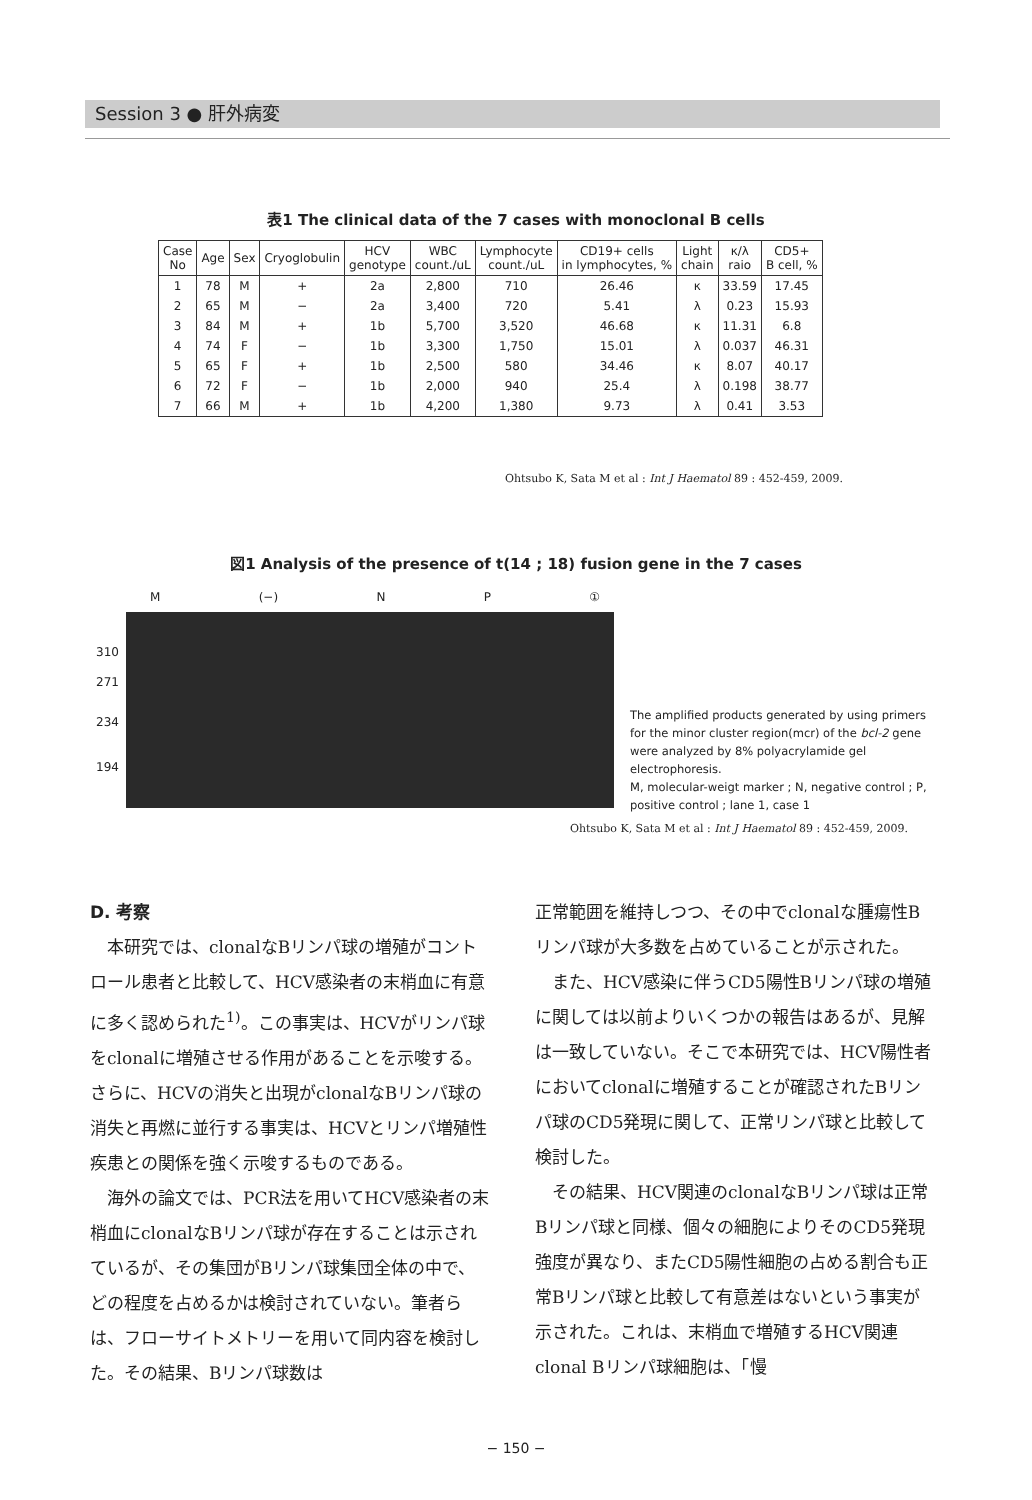Session 3 ● 肝外病変
表1 The clinical data of the 7 cases with monoclonal B cells
| Case No | Age | Sex | Cryoglobulin | HCV genotype | WBC count./uL | Lymphocyte count./uL | CD19+ cells in lymphocytes, % | Light chain | κ/λ raio | CD5+ B cell, % |
| --- | --- | --- | --- | --- | --- | --- | --- | --- | --- | --- |
| 1 | 78 | M | + | 2a | 2,800 | 710 | 26.46 | κ | 33.59 | 17.45 |
| 2 | 65 | M | − | 2a | 3,400 | 720 | 5.41 | λ | 0.23 | 15.93 |
| 3 | 84 | M | + | 1b | 5,700 | 3,520 | 46.68 | κ | 11.31 | 6.8 |
| 4 | 74 | F | − | 1b | 3,300 | 1,750 | 15.01 | λ | 0.037 | 46.31 |
| 5 | 65 | F | + | 1b | 2,500 | 580 | 34.46 | κ | 8.07 | 40.17 |
| 6 | 72 | F | − | 1b | 2,000 | 940 | 25.4 | λ | 0.198 | 38.77 |
| 7 | 66 | M | + | 1b | 4,200 | 1,380 | 9.73 | λ | 0.41 | 3.53 |
Ohtsubo K, Sata M et al : Int J Haematol 89 : 452-459, 2009.
図1 Analysis of the presence of t(14 ; 18) fusion gene in the 7 cases
M (−) N P ①
310
271
234
194
The amplified products generated by using primers for the minor cluster region(mcr) of the bcl-2 gene were analyzed by 8% polyacrylamide gel electrophoresis.
M, molecular-weigt marker ; N, negative control ; P, positive control ; lane 1, case 1
Ohtsubo K, Sata M et al : Int J Haematol 89 : 452-459, 2009.
D. 考察
本研究では、clonalなBリンパ球の増殖がコントロール患者と比較して、HCV感染者の末梢血に有意に多く認められた<sup>1)</sup>。この事実は、HCVがリンパ球をclonalに増殖させる作用があることを示唆する。さらに、HCVの消失と出現がclonalなBリンパ球の消失と再燃に並行する事実は、HCVとリンパ増殖性疾患との関係を強く示唆するものである。
海外の論文では、PCR法を用いてHCV感染者の末梢血にclonalなBリンパ球が存在することは示されているが、その集団がBリンパ球集団全体の中で、どの程度を占めるかは検討されていない。筆者らは、フローサイトメトリーを用いて同内容を検討した。その結果、Bリンパ球数は
正常範囲を維持しつつ、その中でclonalな腫瘍性Bリンパ球が大多数を占めていることが示された。
また、HCV感染に伴うCD5陽性Bリンパ球の増殖に関しては以前よりいくつかの報告はあるが、見解は一致していない。そこで本研究では、HCV陽性者においてclonalに増殖することが確認されたBリンパ球のCD5発現に関して、正常リンパ球と比較して検討した。
その結果、HCV関連のclonalなBリンパ球は正常Bリンパ球と同様、個々の細胞によりそのCD5発現強度が異なり、またCD5陽性細胞の占める割合も正常Bリンパ球と比較して有意差はないという事実が示された。これは、末梢血で増殖するHCV関連clonal Bリンパ球細胞は、「慢
− 150 −